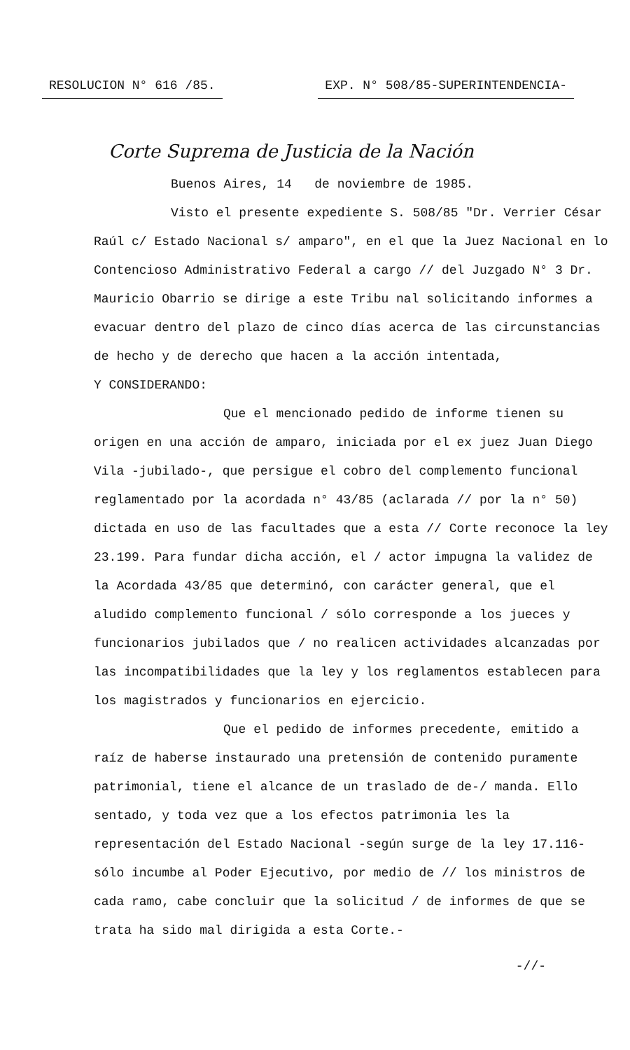RESOLUCION N° 616 /85. EXP. N° 508/85-SUPERINTENDENCIA-
Corte Suprema de Justicia de la Nación
Buenos Aires, 14 de noviembre de 1985.
Visto el presente expediente S. 508/85 "Dr. Verrier César Raúl c/ Estado Nacional s/ amparo", en el que la Juez Nacional en lo Contencioso Administrativo Federal a cargo // del Juzgado N° 3 Dr. Mauricio Obarrio se dirige a este Tribu nal solicitando informes a evacuar dentro del plazo de cinco días acerca de las circunstancias de hecho y de derecho que hacen a la acción intentada,
Y CONSIDERANDO:
Que el mencionado pedido de informe tienen su origen en una acción de amparo, iniciada por el ex juez Juan Diego Vila -jubilado-, que persigue el cobro del complemento funcional reglamentado por la acordada n° 43/85 (aclarada // por la n° 50) dictada en uso de las facultades que a esta // Corte reconoce la ley 23.199. Para fundar dicha acción, el / actor impugna la validez de la Acordada 43/85 que determinó, con carácter general, que el aludido complemento funcional / sólo corresponde a los jueces y funcionarios jubilados que / no realicen actividades alcanzadas por las incompatibilidades que la ley y los reglamentos establecen para los magistrados y funcionarios en ejercicio.
Que el pedido de informes precedente, emitido a raíz de haberse instaurado una pretensión de contenido puramente patrimonial, tiene el alcance de un traslado de de-/ manda. Ello sentado, y toda vez que a los efectos patrimonia les la representación del Estado Nacional -según surge de la ley 17.116- sólo incumbe al Poder Ejecutivo, por medio de // los ministros de cada ramo, cabe concluir que la solicitud / de informes de que se trata ha sido mal dirigida a esta Corte.-
-//-